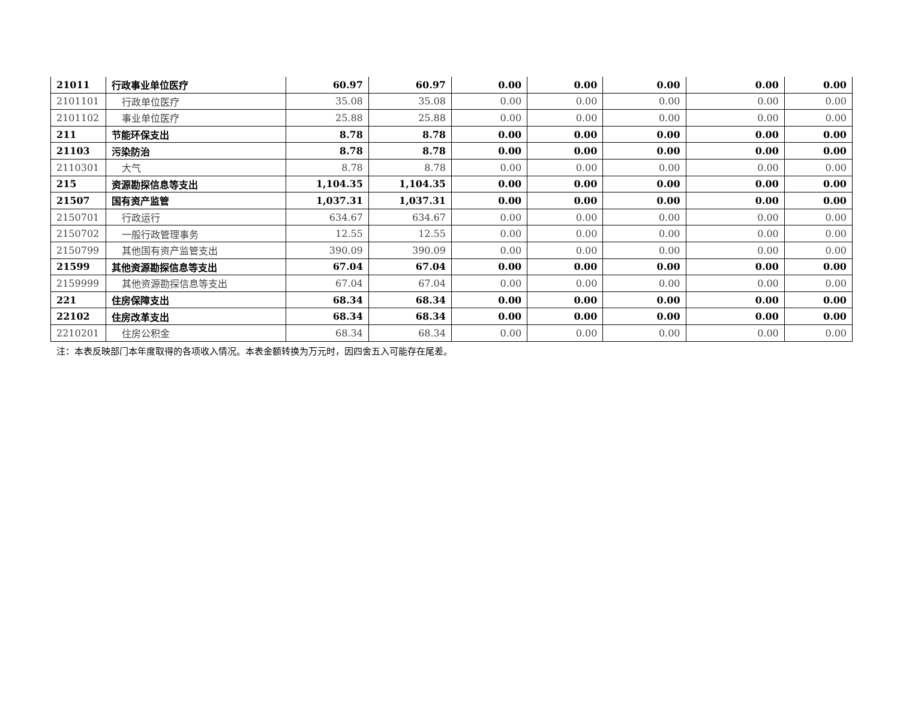| 21011 | 行政事业单位医疗 | 60.97 | 60.97 | 0.00 | 0.00 | 0.00 | 0.00 | 0.00 |
| 2101101 | 行政单位医疗 | 35.08 | 35.08 | 0.00 | 0.00 | 0.00 | 0.00 | 0.00 |
| 2101102 | 事业单位医疗 | 25.88 | 25.88 | 0.00 | 0.00 | 0.00 | 0.00 | 0.00 |
| 211 | 节能环保支出 | 8.78 | 8.78 | 0.00 | 0.00 | 0.00 | 0.00 | 0.00 |
| 21103 | 污染防治 | 8.78 | 8.78 | 0.00 | 0.00 | 0.00 | 0.00 | 0.00 |
| 2110301 | 大气 | 8.78 | 8.78 | 0.00 | 0.00 | 0.00 | 0.00 | 0.00 |
| 215 | 资源勘探信息等支出 | 1,104.35 | 1,104.35 | 0.00 | 0.00 | 0.00 | 0.00 | 0.00 |
| 21507 | 国有资产监管 | 1,037.31 | 1,037.31 | 0.00 | 0.00 | 0.00 | 0.00 | 0.00 |
| 2150701 | 行政运行 | 634.67 | 634.67 | 0.00 | 0.00 | 0.00 | 0.00 | 0.00 |
| 2150702 | 一般行政管理事务 | 12.55 | 12.55 | 0.00 | 0.00 | 0.00 | 0.00 | 0.00 |
| 2150799 | 其他国有资产监管支出 | 390.09 | 390.09 | 0.00 | 0.00 | 0.00 | 0.00 | 0.00 |
| 21599 | 其他资源勘探信息等支出 | 67.04 | 67.04 | 0.00 | 0.00 | 0.00 | 0.00 | 0.00 |
| 2159999 | 其他资源勘探信息等支出 | 67.04 | 67.04 | 0.00 | 0.00 | 0.00 | 0.00 | 0.00 |
| 221 | 住房保障支出 | 68.34 | 68.34 | 0.00 | 0.00 | 0.00 | 0.00 | 0.00 |
| 22102 | 住房改革支出 | 68.34 | 68.34 | 0.00 | 0.00 | 0.00 | 0.00 | 0.00 |
| 2210201 | 住房公积金 | 68.34 | 68.34 | 0.00 | 0.00 | 0.00 | 0.00 | 0.00 |
注：本表反映部门本年度取得的各项收入情况。本表金额转换为万元时，因四舍五入可能存在尾差。